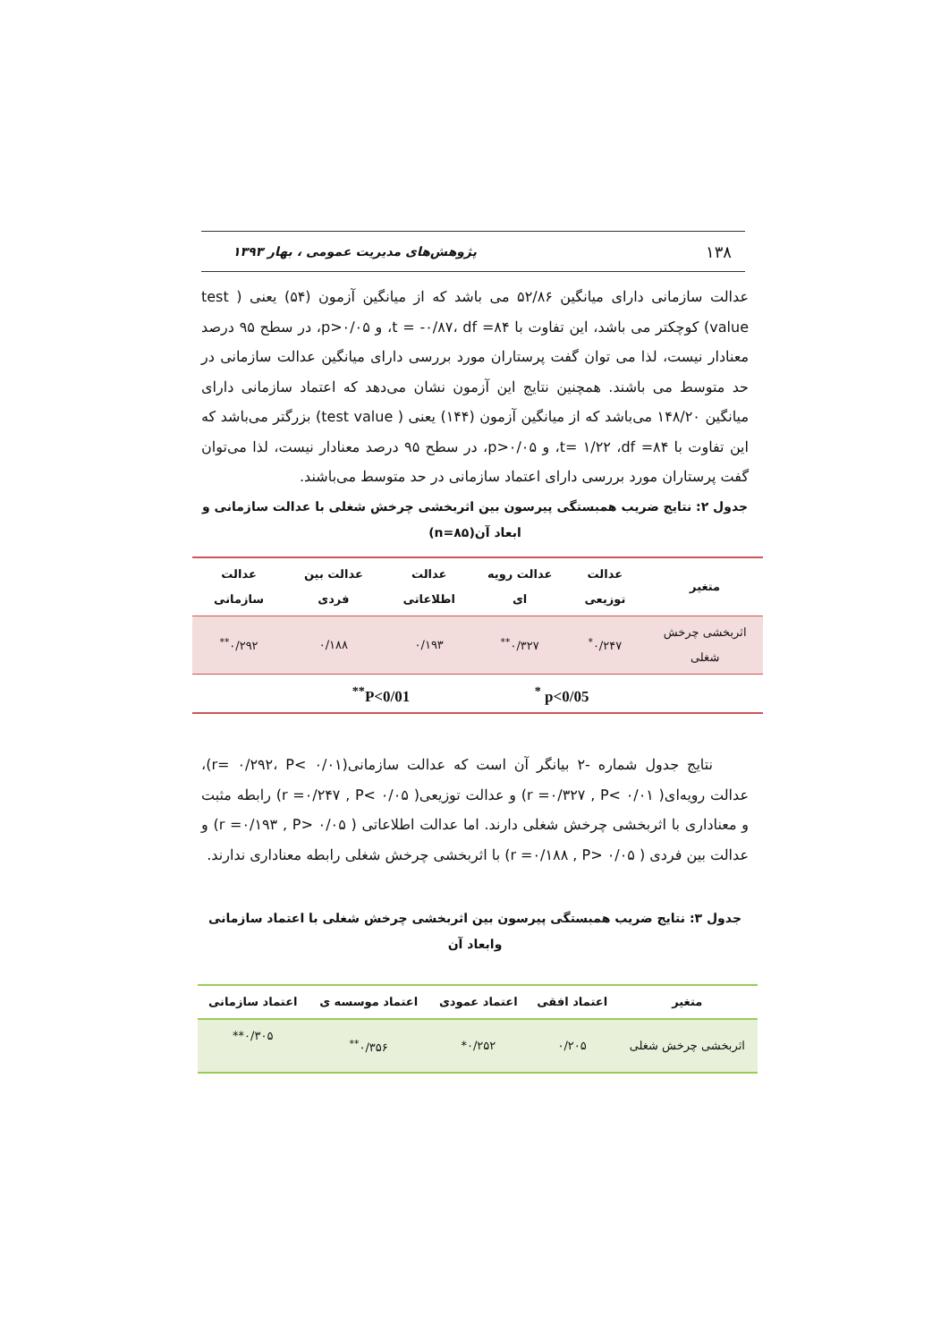۱۳۸ پژوهش‌های مدیریت عمومی ، بهار ۱۳۹۳
عدالت سازمانی دارای میانگین ۵۲/۸۶ می باشد که از میانگین آزمون (۵۴) یعنی ( test value) کوچکتر می باشد، این تفاوت با t = -۰/۸۷، df =۸۴، و p>۰/۰۵، در سطح ۹۵ درصد معنادار نیست، لذا می توان گفت پرستاران مورد بررسی دارای میانگین عدالت سازمانی در حد متوسط می باشند. همچنین نتایج این آزمون نشان می‌دهد که اعتماد سازمانی دارای میانگین ۱۴۸/۲۰ می‌باشد که از میانگین آزمون (۱۴۴) یعنی ( test value) بزرگتر می‌باشد که این تفاوت با t= ۱/۲۲ ،df =۸۴، و p>۰/۰۵، در سطح ۹۵ درصد معنادار نیست، لذا می‌توان گفت پرستاران مورد بررسی دارای اعتماد سازمانی در حد متوسط می‌باشند.
جدول ۲: نتایج ضریب همبستگی پیرسون بین اثربخشی چرخش شغلی با عدالت سازمانی و ابعاد آن(n=۸۵)
| متغیر | عدالت توزیعی | عدالت رویه ای | عدالت اطلاعاتی | عدالت بین فردی | عدالت سازمانی |
| --- | --- | --- | --- | --- | --- |
| اثربخشی چرخش شغلی | ۰/۲۴۷<sup>*</sup> | ۰/۳۲۷<sup>**</sup> | ۰/۱۹۳ | ۰/۱۸۸ | ۰/۲۹۲<sup>**</sup> |
| | p<0/05 <sup>*</sup> | | P<0/01<sup>**</sup> | | |
نتایج جدول شماره -۲ بیانگر آن است که عدالت سازمانی(r= ۰/۲۹۲، P< ۰/۰۱)، عدالت رویه‌ای( r =۰/۳۲۷ , P< ۰/۰۱) و عدالت توزیعی( r =۰/۲۴۷ , P< ۰/۰۵) رابطه مثبت و معناداری با اثربخشی چرخش شغلی دارند. اما عدالت اطلاعاتی ( r =۰/۱۹۳ , P> ۰/۰۵) و عدالت بین فردی ( r =۰/۱۸۸ , P> ۰/۰۵) با اثربخشی چرخش شغلی رابطه معناداری ندارند.
جدول ۳: نتایج ضریب همبستگی پیرسون بین اثربخشی چرخش شغلی با اعتماد سازمانی وابعاد آن
| متغیر | اعتماد افقی | اعتماد عمودی | اعتماد موسسه ی | اعتماد سازمانی |
| --- | --- | --- | --- | --- |
| اثربخشی چرخش شغلی | ۰/۲۰۵ | ۰/۲۵۲* | ۰/۳۵۶<sup>**</sup> | ۰/۳۰۵** |